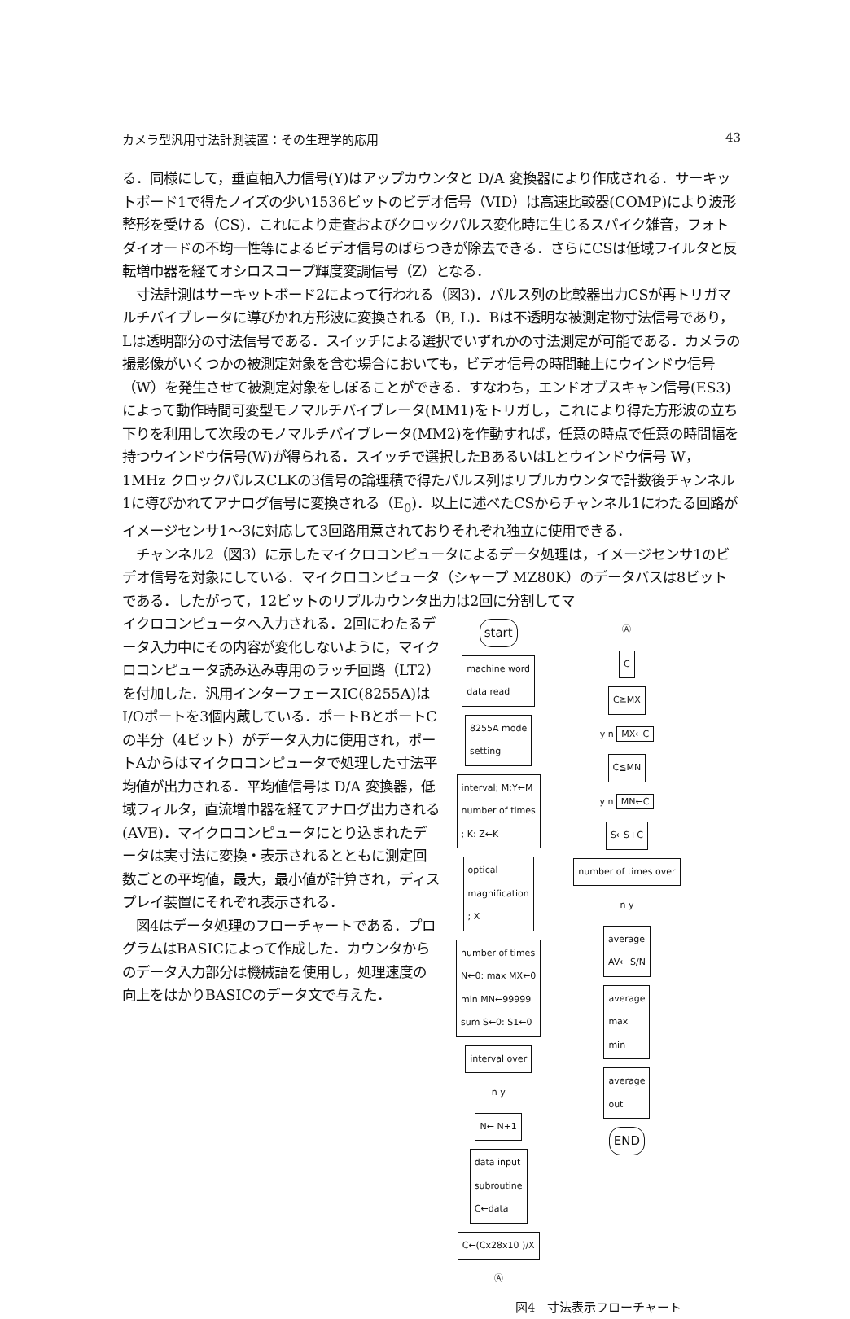カメラ型汎用寸法計測装置：その生理学的応用 43
る．同様にして，垂直軸入力信号(Y)はアップカウンタと D/A 変換器により作成される．サーキットボード1で得たノイズの少い1536ビットのビデオ信号（VID）は高速比較器(COMP)により波形整形を受ける（CS)．これにより走査およびクロックパルス変化時に生じるスパイク雑音，フォトダイオードの不均一性等によるビデオ信号のばらつきが除去できる．さらにCSは低域フイルタと反転増巾器を経てオシロスコープ輝度変調信号（Z）となる．
　寸法計測はサーキットボード2によって行われる（図3)．パルス列の比較器出力CSが再トリガマルチバイブレータに導びかれ方形波に変換される（B, L)．Bは不透明な被測定物寸法信号であり，Lは透明部分の寸法信号である．スイッチによる選択でいずれかの寸法測定が可能である．カメラの撮影像がいくつかの被測定対象を含む場合においても，ビデオ信号の時間軸上にウインドウ信号（W）を発生させて被測定対象をしぼることができる．すなわち，エンドオブスキャン信号(ES3)によって動作時間可変型モノマルチバイブレータ(MM1)をトリガし，これにより得た方形波の立ち下りを利用して次段のモノマルチバイブレータ(MM2)を作動すれば，任意の時点で任意の時間幅を持つウインドウ信号(W)が得られる．スイッチで選択したBあるいはLとウインドウ信号 W，1MHz クロックパルスCLKの3信号の論理積で得たパルス列はリプルカウンタで計数後チャンネル1に導びかれてアナログ信号に変換される（E<sub>0</sub>)．以上に述べたCSからチャンネル1にわたる回路がイメージセンサ1～3に対応して3回路用意されておりそれぞれ独立に使用できる．
　チャンネル2（図3）に示したマイクロコンピュータによるデータ処理は，イメージセンサ1のビデオ信号を対象にしている．マイクロコンピュータ（シャープ MZ80K）のデータバスは8ビットである．したがって，12ビットのリプルカウンタ出力は2回に分割してマ
イクロコンピュータへ入力される．2回にわたるデータ入力中にその内容が変化しないように，マイクロコンピュータ読み込み専用のラッチ回路（LT2）を付加した．汎用インターフェースIC(8255A)はI/Oポートを3個内蔵している．ポートBとポートCの半分（4ビット）がデータ入力に使用され，ポートAからはマイクロコンピュータで処理した寸法平均値が出力される．平均値信号は D/A 変換器，低域フィルタ，直流増巾器を経てアナログ出力される(AVE)．マイクロコンピュータにとり込まれたデータは実寸法に変換・表示されるとともに測定回数ごとの平均値，最大，最小値が計算され，ディスプレイ装置にそれぞれ表示される．
　図4はデータ処理のフローチャートである．プログラムはBASICによって作成した．カウンタからのデータ入力部分は機械語を使用し，処理速度の向上をはかりBASICのデータ文で与えた．
start
machine word
data read
8255A mode
setting
interval; M:Y←M
number of times
; K: Z←K
optical
magnification
; X
number of times
N←0: max MX←0
min MN←99999
sum S←0: S1←0
interval over
n y
N← N+1
data input
subroutine
C←data
C←(Cx28x10 )/X
Ⓐ
Ⓐ
C
C≧MX
y n MX←C
C≦MN
y n MN←C
S←S+C
number of times over
n y
average
AV← S/N
average
max
min
average
out
END
図4　寸法表示フローチャート